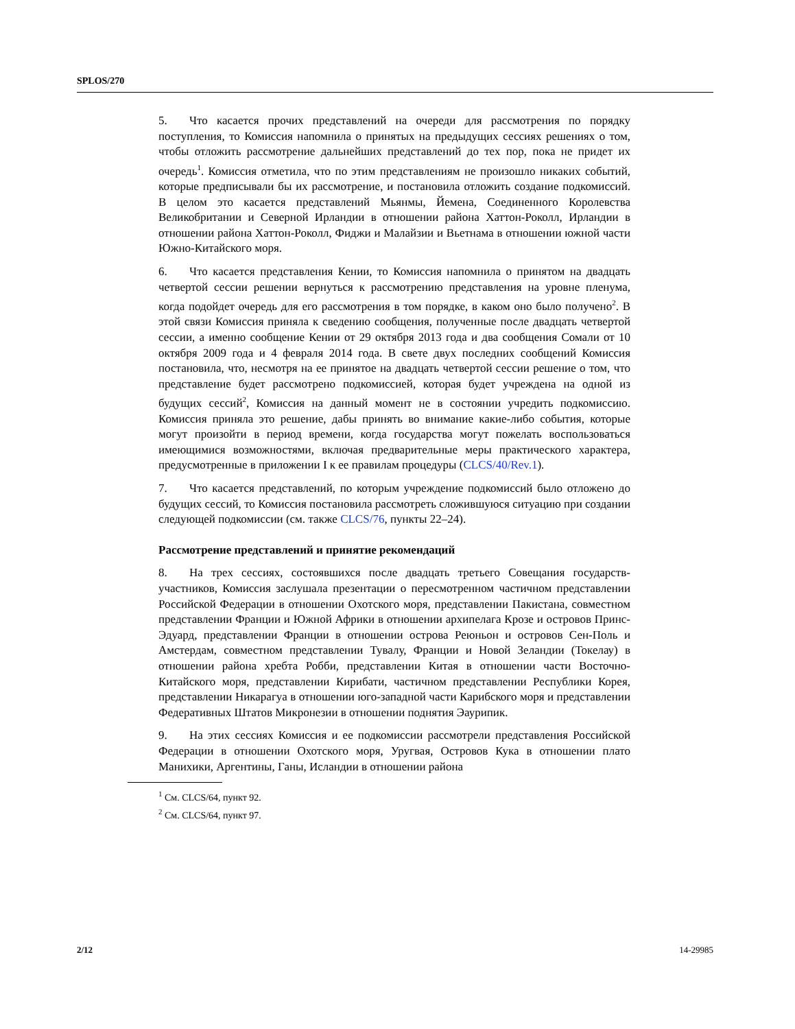SPLOS/270
5. Что касается прочих представлений на очереди для рассмотрения по порядку поступления, то Комиссия напомнила о принятых на предыдущих сессиях решениях о том, чтобы отложить рассмотрение дальнейших представлений до тех пор, пока не придет их очередь<sup>1</sup>. Комиссия отметила, что по этим представлениям не произошло никаких событий, которые предписывали бы их рассмотрение, и постановила отложить создание подкомиссий. В целом это касается представлений Мьянмы, Йемена, Соединенного Королевства Великобритании и Северной Ирландии в отношении района Хаттон-Роколл, Ирландии в отношении района Хаттон-Роколл, Фиджи и Малайзии и Вьетнама в отношении южной части Южно-Китайского моря.
6. Что касается представления Кении, то Комиссия напомнила о принятом на двадцать четвертой сессии решении вернуться к рассмотрению представления на уровне пленума, когда подойдет очередь для его рассмотрения в том порядке, в каком оно было получено<sup>2</sup>. В этой связи Комиссия приняла к сведению сообщения, полученные после двадцать четвертой сессии, а именно сообщение Кении от 29 октября 2013 года и два сообщения Сомали от 10 октября 2009 года и 4 февраля 2014 года. В свете двух последних сообщений Комиссия постановила, что, несмотря на ее принятое на двадцать четвертой сессии решение о том, что представление будет рассмотрено подкомиссией, которая будет учреждена на одной из будущих сессий<sup>2</sup>, Комиссия на данный момент не в состоянии учредить подкомиссию. Комиссия приняла это решение, дабы принять во внимание какие-либо события, которые могут произойти в период времени, когда государства могут пожелать воспользоваться имеющимися возможностями, включая предварительные меры практического характера, предусмотренные в приложении I к ее правилам процедуры (CLCS/40/Rev.1).
7. Что касается представлений, по которым учреждение подкомиссий было отложено до будущих сессий, то Комиссия постановила рассмотреть сложившуюся ситуацию при создании следующей подкомиссии (см. также CLCS/76, пункты 22–24).
Рассмотрение представлений и принятие рекомендаций
8. На трех сессиях, состоявшихся после двадцать третьего Совещания государств-участников, Комиссия заслушала презентации о пересмотренном частичном представлении Российской Федерации в отношении Охотского моря, представлении Пакистана, совместном представлении Франции и Южной Африки в отношении архипелага Крозе и островов Принс-Эдуард, представлении Франции в отношении острова Реюньон и островов Сен-Поль и Амстердам, совместном представлении Тувалу, Франции и Новой Зеландии (Токелау) в отношении района хребта Робби, представлении Китая в отношении части Восточно-Китайского моря, представлении Кирибати, частичном представлении Республики Корея, представлении Никарагуа в отношении юго-западной части Карибского моря и представлении Федеративных Штатов Микронезии в отношении поднятия Эаурипик.
9. На этих сессиях Комиссия и ее подкомиссии рассмотрели представления Российской Федерации в отношении Охотского моря, Уругвая, Островов Кука в отношении плато Манихики, Аргентины, Ганы, Исландии в отношении района
<sup>1</sup> См. CLCS/64, пункт 92.
<sup>2</sup> См. CLCS/64, пункт 97.
2/12 14-29985